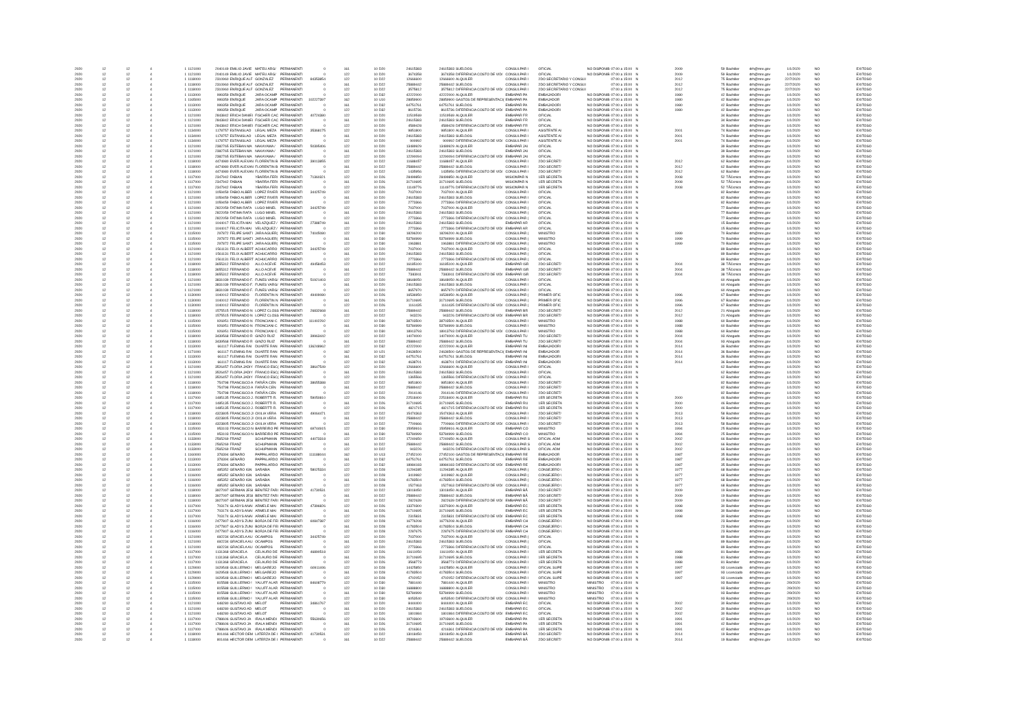| 2020 | 12 | 12 | 4 | 1 | 1121000 | 2040149 | EMILIO JAVIE | MATEU ARG/ | PERMANENTI | 0 | 161 | 10 | D20 | 24615383 | 24615383 | SUELDOS | CONSULPAR I | OFICIAL | NO DISPONIB | 07:00 a 15:00 | N | 2009 | 59 | Bachiller | drh@mre.gov | 1/1/2020 | NO | EXITOSO |
| 2020 | 12 | 12 | 4 | 1 | 1121000 | 2040149 | EMILIO JAVIE | MATEU ARG/ | PERMANENTI | 0 | 122 | 10 | D20 | 3674358 | 3674358 | DIFERENCIA COSTO DE VID/ | CONSULPAR I | OFICIAL | NO DISPONIB | 07:00 a 15:00 | N | 2009 | 59 | Bachiller | drh@mre.gov | 1/1/2020 | NO | EXITOSO |
| 2020 | 12 | 12 | 4 | 1 | 1118000 | 2310960 | ENRIQUE ALF | GONZALEZ | PERMANENTI | 84353854 | 122 | 10 | D22 | 12666600 | 12666600 | ALQUILER | CONSULPAR I | 2DO SECRETARIO Y CONSUI | | 07:00 a 15:00 | N | 2012 | 75 | Bachiller | drh@mre.gov | 22/7/2020 | NO | EXITOSO |
| 2020 | 12 | 12 | 4 | 1 | 1118000 | 2310960 | ENRIQUE ALF | GONZALEZ | PERMANENTI | 0 | 161 | 10 | D22 | 25889442 | 25889442 | SUELDOS | CONSULPAR I | 2DO SECRETARIO Y CONSUI | | 07:00 a 15:00 | N | 2012 | 75 | Bachiller | drh@mre.gov | 22/7/2020 | NO | EXITOSO |
| 2020 | 12 | 12 | 4 | 1 | 1118000 | 2310960 | ENRIQUE ALF | GONZALEZ | PERMANENTI | 0 | 122 | 10 | D22 | 3575812 | 3575812 | DIFERENCIA COSTO DE VID/ | CONSULPAR I | 2DO SECRETARIO Y CONSUI | | 07:00 a 15:00 | N | 2012 | 75 | Bachiller | drh@mre.gov | 22/7/2020 | NO | EXITOSO |
| 2020 | 12 | 12 | 4 | 1 | 1113000 | 999359 | ENRIQUE | JARA OCAMP | PERMANENTI | 0 | 122 | 10 | D32 | 42222000 | 42222000 | ALQUILER | EMBAPAR PA | EMBAJADORI | NO DISPONIB | 07:00 a 15:00 | N | 1980 | 42 | Bachiller | drh@mre.gov | 1/1/2020 | NO | EXITOSO |
| 2020 | 12 | 12 | 4 | 1 | 1165000 | 999359 | ENRIQUE | JARA OCAMP | PERMANENTI | 102227397 | 162 | 10 | U10 | 28859900 | 28859900 | GASTOS DE REPRESENTACI( | EMBAPAR PA | EMBAJADOR | NO DISPONIB | 07:00 a 15:00 | N | 1980 | 42 | Bachiller | drh@mre.gov | 1/1/2020 | NO | EXITOSO |
| 2020 | 12 | 12 | 4 | 1 | 1113000 | 999359 | ENRIQUE | JARA OCAMP | PERMANENTI | 0 | 161 | 10 | D32 | 64751761 | 64751761 | SUELDOS | EMBAPAR PA | EMBAJADORI | NO DISPONIB | 07:00 a 15:00 | N | 1980 | 42 | Bachiller | drh@mre.gov | 1/1/2020 | NO | EXITOSO |
| 2020 | 12 | 12 | 4 | 1 | 1113000 | 999359 | ENRIQUE | JARA OCAMP | PERMANENTI | 0 | 122 | 10 | D32 | 8615736 | 8615736 | DIFERENCIA COSTO DE VID/ | EMBAPAR PA | EMBAJADORI | NO DISPONIB | 07:00 a 15:00 | N | 1980 | 42 | Bachiller | drh@mre.gov | 1/1/2020 | NO | EXITOSO |
| 2020 | 12 | 12 | 4 | 1 | 1121000 | 2843842 | ERICH DANIEI | FISCHER CAC | PERMANENTI | 40724380 | 122 | 10 | D20 | 11519569 | 11519569 | ALQUILER | EMBAPAR FR | OFICIAL | NO DISPONIB | 07:00 a 15:00 | N | | 34 | Bachiller | drh@mre.gov | 1/1/2020 | NO | EXITOSO |
| 2020 | 12 | 12 | 4 | 1 | 1121000 | 2843842 | ERICH DANIEI | FISCHER CAC | PERMANENTI | 0 | 161 | 10 | D20 | 24615383 | 24615383 | SUELDOS | EMBAPAR FR | OFICIAL | NO DISPONIB | 07:00 a 15:00 | N | | 34 | Bachiller | drh@mre.gov | 1/1/2020 | NO | EXITOSO |
| 2020 | 12 | 12 | 4 | 1 | 1121000 | 2843842 | ERICH DANIEI | FISCHER CAC | PERMANENTI | 0 | 122 | 10 | D20 | 4589428 | 4589428 | DIFERENCIA COSTO DE VID/ | EMBAPAR FR | OFICIAL | NO DISPONIB | 07:00 a 15:00 | N | | 34 | Bachiller | drh@mre.gov | 1/1/2020 | NO | EXITOSO |
| 2020 | 12 | 12 | 4 | 1 | 1134000 | 1178757 | ESTANISLAO | LEGAL MEZA | PERMANENTI | 35368175 | 122 | 10 | D20 | 9851800 | 9851800 | ALQUILER | CONSULPAR I | ASISTENTE AI | NO DISPONIB | 07:00 a 15:00 | N | 2001 | 74 | Bachiller | drh@mre.gov | 1/1/2020 | NO | EXITOSO |
| 2020 | 12 | 12 | 4 | 1 | 1134000 | 1178757 | ESTANISLAO | LEGAL MEZA | PERMANENTI | 0 | 161 | 10 | D20 | 24615383 | 24615383 | SUELDOS | CONSULPAR I | ASISTENTE AI | NO DISPONIB | 07:00 a 15:00 | N | 2001 | 74 | Bachiller | drh@mre.gov | 1/1/2020 | NO | EXITOSO |
| 2020 | 12 | 12 | 4 | 1 | 1134000 | 1178757 | ESTANISLAO | LEGAL MEZA | PERMANENTI | 0 | 122 | 10 | D20 | 900992 | 900992 | DIFERENCIA COSTO DE VID/ | CONSULPAR I | ASISTENTE AI | NO DISPONIB | 07:00 a 15:00 | N | 2001 | 74 | Bachiller | drh@mre.gov | 1/1/2020 | NO | EXITOSO |
| 2020 | 12 | 12 | 4 | 1 | 1121000 | 2382765 | ESTEBAN MA | NAKAYAMA / | PERMANENTI | 50395406 | 122 | 10 | D20 | 13489929 | 13489929 | ALQUILER | EMBAPAR JAI | OFICIAL | NO DISPONIB | 07:00 a 15:00 | N | | 39 | Bachiller | drh@mre.gov | 1/1/2020 | NO | EXITOSO |
| 2020 | 12 | 12 | 4 | 1 | 1121000 | 2382765 | ESTEBAN MA | NAKAYAMA / | PERMANENTI | 0 | 161 | 10 | D20 | 24615383 | 24615383 | SUELDOS | EMBAPAR JAI | OFICIAL | NO DISPONIB | 07:00 a 15:00 | N | | 39 | Bachiller | drh@mre.gov | 1/1/2020 | NO | EXITOSO |
| 2020 | 12 | 12 | 4 | 1 | 1121000 | 2382765 | ESTEBAN MA | NAKAYAMA / | PERMANENTI | 0 | 122 | 10 | D20 | 12290094 | 12290094 | DIFERENCIA COSTO DE VID/ | EMBAPAR JAI | OFICIAL | NO DISPONIB | 07:00 a 15:00 | N | | 39 | Bachiller | drh@mre.gov | 1/1/2020 | NO | EXITOSO |
| 2020 | 12 | 12 | 4 | 1 | 1118000 | 4474980 | EVER ALEXAN | FLORENTIN B | PERMANENTI | 39013855 | 122 | 10 | D22 | 11688457 | 11688457 | ALQUILER | CONSULPAR I | 2DO SECRET/ | NO DISPONIB | 07:00 a 15:00 | N | 2012 | 62 | Bachiller | drh@mre.gov | 1/1/2020 | NO | EXITOSO |
| 2020 | 12 | 12 | 4 | 1 | 1118000 | 4474980 | EVER ALEXAN | FLORENTIN B | PERMANENTI | 0 | 161 | 10 | D22 | 25889442 | 25889442 | SUELDOS | CONSULPAR I | 2DO SECRET/ | NO DISPONIB | 07:00 a 15:00 | N | 2012 | 62 | Bachiller | drh@mre.gov | 1/1/2020 | NO | EXITOSO |
| 2020 | 12 | 12 | 4 | 1 | 1118000 | 4474980 | EVER ALEXAN | FLORENTIN B | PERMANENTI | 0 | 122 | 10 | D22 | 1435956 | 1435956 | DIFERENCIA COSTO DE VID/ | CONSULPAR I | 2DO SECRET/ | NO DISPONIB | 07:00 a 15:00 | N | 2012 | 62 | Bachiller | drh@mre.gov | 1/1/2020 | NO | EXITOSO |
| 2020 | 12 | 12 | 4 | 1 | 1117000 | 2347942 | FABIAN | YBARRA FERI | PERMANENTI | 71360321 | 122 | 10 | D26 | 28499850 | 28499850 | ALQUILER | MISIONPAR N | 1ER SECRETA | NO DISPONIB | 07:00 a 15:00 | N | 2008 | 52 | TÃ©cnico | drh@mre.gov | 1/1/2020 | NO | EXITOSO |
| 2020 | 12 | 12 | 4 | 1 | 1117000 | 2347942 | FABIAN | YBARRA FERI | PERMANENTI | 0 | 161 | 10 | D26 | 31710695 | 31710695 | SUELDOS | MISIONPAR N | 1ER SECRETA | NO DISPONIB | 07:00 a 15:00 | N | 2008 | 52 | TÃ©cnico | drh@mre.gov | 1/1/2020 | NO | EXITOSO |
| 2020 | 12 | 12 | 4 | 1 | 1117000 | 2347942 | FABIAN | YBARRA FERI | PERMANENTI | 0 | 122 | 10 | D26 | 11149776 | 11149776 | DIFERENCIA COSTO DE VID/ | MISIONPAR N | 1ER SECRETA | NO DISPONIB | 07:00 a 15:00 | N | 2008 | 52 | TÃ©cnico | drh@mre.gov | 1/1/2020 | NO | EXITOSO |
| 2020 | 12 | 12 | 4 | 1 | 1121000 | 1059459 | FABIO ALBER | LOPEZ RIVER | PERMANENTI | 34425749 | 122 | 10 | D20 | 7037000 | 7037000 | ALQUILER | CONSULPAR I | OFICIAL | NO DISPONIB | 07:00 a 15:00 | N | | 82 | Bachiller | drh@mre.gov | 1/1/2020 | NO | EXITOSO |
| 2020 | 12 | 12 | 4 | 1 | 1121000 | 1059459 | FABIO ALBER | LOPEZ RIVER | PERMANENTI | 0 | 161 | 10 | D20 | 24615383 | 24615383 | SUELDOS | CONSULPAR I | OFICIAL | NO DISPONIB | 07:00 a 15:00 | N | | 82 | Bachiller | drh@mre.gov | 1/1/2020 | NO | EXITOSO |
| 2020 | 12 | 12 | 4 | 1 | 1121000 | 1059459 | FABIO ALBER | LOPEZ RIVER | PERMANENTI | 0 | 122 | 10 | D20 | 2773366 | 2773366 | DIFERENCIA COSTO DE VID/ | CONSULPAR I | OFICIAL | NO DISPONIB | 07:00 a 15:00 | N | | 82 | Bachiller | drh@mre.gov | 1/1/2020 | NO | EXITOSO |
| 2020 | 12 | 12 | 4 | 1 | 1121000 | 2822059 | FATIMA RAFA | LUGO MINEL | PERMANENTI | 34425749 | 122 | 10 | D20 | 7037000 | 7037000 | ALQUILER | CONSULPAR ( | OFICIAL | NO DISPONIB | 07:00 a 15:00 | N | | 77 | Bachiller | drh@mre.gov | 1/1/2020 | NO | EXITOSO |
| 2020 | 12 | 12 | 4 | 1 | 1121000 | 2822059 | FATIMA RAFA | LUGO MINEL | PERMANENTI | 0 | 161 | 10 | D20 | 24615383 | 24615383 | SUELDOS | CONSULPAR ( | OFICIAL | NO DISPONIB | 07:00 a 15:00 | N | | 77 | Bachiller | drh@mre.gov | 1/1/2020 | NO | EXITOSO |
| 2020 | 12 | 12 | 4 | 1 | 1121000 | 2822059 | FATIMA RAFA | LUGO MINEL | PERMANENTI | 0 | 122 | 10 | D20 | 2773366 | 2773366 | DIFERENCIA COSTO DE VID/ | CONSULPAR ( | OFICIAL | NO DISPONIB | 07:00 a 15:00 | N | | 77 | Bachiller | drh@mre.gov | 1/1/2020 | NO | EXITOSO |
| 2020 | 12 | 12 | 4 | 1 | 1121000 | 1044017 | FELICITA MAI | VELAZQUEZ / | PERMANENTI | 27388749 | 161 | 10 | D20 | 24615383 | 24615383 | SUELDOS | EMBAPAR AR | OFICIAL | NO DISPONIB | 07:00 a 15:00 | N | | 15 | Bachiller | drh@mre.gov | 1/1/2020 | NO | EXITOSO |
| 2020 | 12 | 12 | 4 | 1 | 1121000 | 1044017 | FELICITA MAI | VELAZQUEZ / | PERMANENTI | 0 | 122 | 10 | D20 | 2773366 | 2773366 | DIFERENCIA COSTO DE VID/ | EMBAPAR AR | OFICIAL | NO DISPONIB | 07:00 a 15:00 | N | | 15 | Bachiller | drh@mre.gov | 1/1/2020 | NO | EXITOSO |
| 2020 | 12 | 12 | 4 | 1 | 1115000 | 297872 | FELIPE SANTI | JARA AGUER( | PERMANENTI | 74045080 | 122 | 10 | D30 | 18296200 | 18296200 | ALQUILER | CONSULPAR ( | MINISTRO | NO DISPONIB | 07:00 a 15:00 | N | 1999 | 70 | Bachiller | drh@mre.gov | 1/1/2020 | NO | EXITOSO |
| 2020 | 12 | 12 | 4 | 1 | 1115000 | 297872 | FELIPE SANTI | JARA AGUER( | PERMANENTI | 0 | 161 | 10 | D30 | 53784999 | 53784999 | SUELDOS | CONSULPAR ( | MINISTRO | NO DISPONIB | 07:00 a 15:00 | N | 1999 | 70 | Bachiller | drh@mre.gov | 1/1/2020 | NO | EXITOSO |
| 2020 | 12 | 12 | 4 | 1 | 1115000 | 297872 | FELIPE SANTI | JARA AGUER( | PERMANENTI | 0 | 122 | 10 | D30 | 1963881 | 1963881 | DIFERENCIA COSTO DE VID/ | CONSULPAR ( | MINISTRO | NO DISPONIB | 07:00 a 15:00 | N | 1999 | 70 | Bachiller | drh@mre.gov | 1/1/2020 | NO | EXITOSO |
| 2020 | 12 | 12 | 4 | 1 | 1121000 | 1561131 | FELIX ALBERT | ACHUCARRO | PERMANENTI | 34425749 | 122 | 10 | D20 | 7037000 | 7037000 | ALQUILER | CONSULPAR ( | OFICIAL | NO DISPONIB | 07:00 a 15:00 | N | | 89 | Bachiller | drh@mre.gov | 1/1/2020 | NO | EXITOSO |
| 2020 | 12 | 12 | 4 | 1 | 1121000 | 1561131 | FELIX ALBERT | ACHUCARRO | PERMANENTI | 0 | 161 | 10 | D20 | 24615383 | 24615383 | SUELDOS | CONSULPAR ( | OFICIAL | NO DISPONIB | 07:00 a 15:00 | N | | 89 | Bachiller | drh@mre.gov | 1/1/2020 | NO | EXITOSO |
| 2020 | 12 | 12 | 4 | 1 | 1121000 | 1561131 | FELIX ALBERT | ACHUCARRO | PERMANENTI | 0 | 122 | 10 | D20 | 2773366 | 2773366 | DIFERENCIA COSTO DE VID/ | CONSULPAR ( | OFICIAL | NO DISPONIB | 07:00 a 15:00 | N | | 89 | Bachiller | drh@mre.gov | 1/1/2020 | NO | EXITOSO |
| 2020 | 12 | 12 | 4 | 1 | 1118000 | 3655312 | FERNANDO | ALLO ACEVE | PERMANENTI | 49458453 | 122 | 10 | D22 | 16185100 | 16185100 | ALQUILER | EMBAPAR ISR | 2DO SECRET/ | NO DISPONIB | 07:00 a 15:00 | N | 2004 | 38 | TÃ©cnico | drh@mre.gov | 1/1/2020 | NO | EXITOSO |
| 2020 | 12 | 12 | 4 | 1 | 1118000 | 3655312 | FERNANDO | ALLO ACEVE | PERMANENTI | 0 | 161 | 10 | D22 | 25889442 | 25889442 | SUELDOS | EMBAPAR ISR | 2DO SECRET/ | NO DISPONIB | 07:00 a 15:00 | N | 2004 | 38 | TÃ©cnico | drh@mre.gov | 1/1/2020 | NO | EXITOSO |
| 2020 | 12 | 12 | 4 | 1 | 1118000 | 3655312 | FERNANDO | ALLO ACEVE | PERMANENTI | 0 | 122 | 10 | D22 | 7383911 | 7383911 | DIFERENCIA COSTO DE VID/ | EMBAPAR ISR | 2DO SECRET/ | NO DISPONIB | 07:00 a 15:00 | N | 2004 | 38 | TÃ©cnico | drh@mre.gov | 1/1/2020 | NO | EXITOSO |
| 2020 | 12 | 12 | 4 | 1 | 1121000 | 3831039 | FERNANDO F. | FUNES VARG/ | PERMANENTI | 51921403 | 122 | 10 | D20 | 18648050 | 18648050 | ALQUILER | CONSULPAR I | OFICIAL | NO DISPONIB | 07:00 a 15:00 | N | | 60 | Abogado | drh@mre.gov | 1/1/2020 | NO | EXITOSO |
| 2020 | 12 | 12 | 4 | 1 | 1121000 | 3831039 | FERNANDO F. | FUNES VARG/ | PERMANENTI | 0 | 161 | 10 | D20 | 24615383 | 24615383 | SUELDOS | CONSULPAR I | OFICIAL | NO DISPONIB | 07:00 a 15:00 | N | | 60 | Abogado | drh@mre.gov | 1/1/2020 | NO | EXITOSO |
| 2020 | 12 | 12 | 4 | 1 | 1121000 | 3831039 | FERNANDO F. | FUNES VARG/ | PERMANENTI | 0 | 122 | 10 | D20 | 8657970 | 8657970 | DIFERENCIA COSTO DE VID/ | CONSULPAR I | OFICIAL | NO DISPONIB | 07:00 a 15:00 | N | | 60 | Abogado | drh@mre.gov | 1/1/2020 | NO | EXITOSO |
| 2020 | 12 | 12 | 4 | 1 | 1130000 | 1040012 | FERNANDO | FLORENTIN N | PERMANENTI | 49409080 | 122 | 10 | D26 | 16536950 | 16536950 | ALQUILER | CONSULPAR ( | PRIMER OFIC | NO DISPONIB | 07:00 a 15:00 | N | 1996 | 67 | Bachiller | drh@mre.gov | 1/1/2020 | NO | EXITOSO |
| 2020 | 12 | 12 | 4 | 1 | 1130000 | 1040012 | FERNANDO | FLORENTIN N | PERMANENTI | 0 | 161 | 10 | D26 | 31710695 | 31710695 | SUELDOS | CONSULPAR ( | PRIMER OFIC | NO DISPONIB | 07:00 a 15:00 | N | 1996 | 67 | Bachiller | drh@mre.gov | 1/1/2020 | NO | EXITOSO |
| 2020 | 12 | 12 | 4 | 1 | 1130000 | 1040012 | FERNANDO | FLORENTIN N | PERMANENTI | 0 | 122 | 10 | D26 | 1161435 | 1161435 | DIFERENCIA COSTO DE VID/ | CONSULPAR ( | PRIMER OFIC | NO DISPONIB | 07:00 a 15:00 | N | 1996 | 67 | Bachiller | drh@mre.gov | 1/1/2020 | NO | EXITOSO |
| 2020 | 12 | 12 | 4 | 1 | 1118000 | 1575515 | FERNANDO N | LOPEZ CLOSS | PERMANENTI | 26832668 | 161 | 10 | D22 | 25889442 | 25889442 | SUELDOS | EMBAPAR BR | 2DO SECRET/ | NO DISPONIB | 07:00 a 15:00 | N | 2012 | 21 | Abogado | drh@mre.gov | 1/1/2020 | NO | EXITOSO |
| 2020 | 12 | 12 | 4 | 1 | 1118000 | 1575515 | FERNANDO N | LOPEZ CLOSS | PERMANENTI | 0 | 122 | 10 | D22 | 943226 | 943226 | DIFERENCIA COSTO DE VID/ | EMBAPAR BR | 2DO SECRET/ | NO DISPONIB | 07:00 a 15:00 | N | 2012 | 21 | Abogado | drh@mre.gov | 1/1/2020 | NO | EXITOSO |
| 2020 | 12 | 12 | 4 | 1 | 1115000 | 926951 | FERNANDO N | FRONCIANI C | PERMANENTI | 111402292 | 122 | 10 | D30 | 38703500 | 38703500 | ALQUILER | CONSULPAR I | MINISTRO | NO DISPONIB | 07:00 a 15:00 | N | 1988 | 60 | Bachiller | drh@mre.gov | 1/1/2020 | NO | EXITOSO |
| 2020 | 12 | 12 | 4 | 1 | 1115000 | 926951 | FERNANDO N | FRONCIANI C | PERMANENTI | 0 | 161 | 10 | D30 | 53784999 | 53784999 | SUELDOS | CONSULPAR I | MINISTRO | NO DISPONIB | 07:00 a 15:00 | N | 1988 | 60 | Bachiller | drh@mre.gov | 1/1/2020 | NO | EXITOSO |
| 2020 | 12 | 12 | 4 | 1 | 1115000 | 926951 | FERNANDO N | FRONCIANI C | PERMANENTI | 0 | 122 | 10 | D30 | 18913793 | 18913793 | DIFERENCIA COSTO DE VID/ | CONSULPAR I | MINISTRO | NO DISPONIB | 07:00 a 15:00 | N | 1988 | 60 | Bachiller | drh@mre.gov | 1/1/2020 | NO | EXITOSO |
| 2020 | 12 | 12 | 4 | 1 | 1118000 | 3439568 | FERNANDO R | GINZO RUIZ | PERMANENTI | 39963442 | 122 | 10 | D22 | 14074000 | 14074000 | ALQUILER | EMBAPAR TU | 2DO SECRET/ | NO DISPONIB | 07:00 a 15:00 | N | 2004 | 93 | Abogado | drh@mre.gov | 1/1/2020 | NO | EXITOSO |
| 2020 | 12 | 12 | 4 | 1 | 1118000 | 3439568 | FERNANDO R | GINZO RUIZ | PERMANENTI | 0 | 161 | 10 | D22 | 25889442 | 25889442 | SUELDOS | EMBAPAR TU | 2DO SECRET/ | NO DISPONIB | 07:00 a 15:00 | N | 2004 | 93 | Abogado | drh@mre.gov | 1/1/2020 | NO | EXITOSO |
| 2020 | 12 | 12 | 4 | 1 | 1113000 | 661117 | FLEMING RAI | DUARTE RAN | PERMANENTI | 136248962 | 122 | 10 | D32 | 42222000 | 42222000 | ALQUILER | EMBAPAR INI | EMBAJADORI | NO DISPONIB | 07:00 a 15:00 | N | 2014 | 36 | Bachiller | drh@mre.gov | 1/1/2020 | NO | EXITOSO |
| 2020 | 12 | 12 | 4 | 1 | 1171000 | 661117 | FLEMING RAI | DUARTE RAN | PERMANENTI | 0 | 162 | 10 | U21 | 24636500 | 24636500 | GASTOS DE REPRESENTACI( | EMBAPAR INI | EMBAJADOR | NO DISPONIB | 07:00 a 15:00 | N | 2014 | 36 | Bachiller | drh@mre.gov | 1/1/2020 | NO | EXITOSO |
| 2020 | 12 | 12 | 4 | 1 | 1113000 | 661117 | FLEMING RAI | DUARTE RAN | PERMANENTI | 0 | 161 | 10 | D32 | 64751761 | 64751761 | SUELDOS | EMBAPAR INI | EMBAJADORI | NO DISPONIB | 07:00 a 15:00 | N | 2014 | 36 | Bachiller | drh@mre.gov | 1/1/2020 | NO | EXITOSO |
| 2020 | 12 | 12 | 4 | 1 | 1113000 | 661117 | FLEMING RAI | DUARTE RAN | PERMANENTI | 0 | 122 | 10 | D32 | 4638701 | 4638701 | DIFERENCIA COSTO DE VID/ | EMBAPAR INI | EMBAJADORI | NO DISPONIB | 07:00 a 15:00 | N | 2014 | 36 | Bachiller | drh@mre.gov | 1/1/2020 | NO | EXITOSO |
| 2020 | 12 | 12 | 4 | 1 | 1121000 | 3526457 | FLORIA JADIY | FRANCO ESC( | PERMANENTI | 38647549 | 122 | 10 | D20 | 12666600 | 12666600 | ALQUILER | CONSULPAR I | OFICIAL | NO DISPONIB | 07:00 a 15:00 | N | | 62 | Bachiller | drh@mre.gov | 1/1/2020 | NO | EXITOSO |
| 2020 | 12 | 12 | 4 | 1 | 1121000 | 3526457 | FLORIA JADIY | FRANCO ESC( | PERMANENTI | 0 | 161 | 10 | D20 | 24615383 | 24615383 | SUELDOS | CONSULPAR I | OFICIAL | NO DISPONIB | 07:00 a 15:00 | N | | 62 | Bachiller | drh@mre.gov | 1/1/2020 | NO | EXITOSO |
| 2020 | 12 | 12 | 4 | 1 | 1121000 | 3526457 | FLORIA JADIY | FRANCO ESC( | PERMANENTI | 0 | 122 | 10 | D20 | 1365566 | 1365566 | DIFERENCIA COSTO DE VID/ | CONSULPAR I | OFICIAL | NO DISPONIB | 07:00 a 15:00 | N | | 62 | Bachiller | drh@mre.gov | 1/1/2020 | NO | EXITOSO |
| 2020 | 12 | 12 | 4 | 1 | 1118000 | 754798 | FRANCISCO A | FARIÃ'A CEN | PERMANENTI | 38655388 | 122 | 10 | D22 | 9851800 | 9851800 | ALQUILER | CONSULPAR I | 2DO SECRET/ | NO DISPONIB | 07:00 a 15:00 | N | | 82 | Bachiller | drh@mre.gov | 1/1/2020 | NO | EXITOSO |
| 2020 | 12 | 12 | 4 | 1 | 1118000 | 754798 | FRANCISCO A | FARIÃ'A CEN | PERMANENTI | 0 | 161 | 10 | D22 | 25889442 | 25889442 | SUELDOS | CONSULPAR I | 2DO SECRET/ | NO DISPONIB | 07:00 a 15:00 | N | | 82 | Bachiller | drh@mre.gov | 1/1/2020 | NO | EXITOSO |
| 2020 | 12 | 12 | 4 | 1 | 1118000 | 754798 | FRANCISCO A | FARIÃ'A CEN | PERMANENTI | 0 | 122 | 10 | D22 | 2914146 | 2914146 | DIFERENCIA COSTO DE VID/ | CONSULPAR I | 2DO SECRET/ | NO DISPONIB | 07:00 a 15:00 | N | | 82 | Bachiller | drh@mre.gov | 1/1/2020 | NO | EXITOSO |
| 2020 | 12 | 12 | 4 | 1 | 1117000 | 1485135 | FRANCISCO J. | ROBERTTI R. | PERMANENTI | 59050810 | 122 | 10 | D26 | 22518400 | 22518400 | ALQUILER | EMBAPAR RU | 1ER SECRETA | NO DISPONIB | 07:00 a 15:00 | N | 2000 | 46 | Bachiller | drh@mre.gov | 1/1/2020 | NO | EXITOSO |
| 2020 | 12 | 12 | 4 | 1 | 1117000 | 1485135 | FRANCISCO J. | ROBERTTI R. | PERMANENTI | 0 | 161 | 10 | D26 | 31710695 | 31710695 | SUELDOS | EMBAPAR RU | 1ER SECRETA | NO DISPONIB | 07:00 a 15:00 | N | 2000 | 46 | Bachiller | drh@mre.gov | 1/1/2020 | NO | EXITOSO |
| 2020 | 12 | 12 | 4 | 1 | 1117000 | 1485135 | FRANCISCO J. | ROBERTTI R. | PERMANENTI | 0 | 122 | 10 | D26 | 4821715 | 4821715 | DIFERENCIA COSTO DE VID/ | EMBAPAR RU | 1ER SECRETA | NO DISPONIB | 07:00 a 15:00 | N | 2000 | 46 | Bachiller | drh@mre.gov | 1/1/2020 | NO | EXITOSO |
| 2020 | 12 | 12 | 4 | 1 | 1118000 | 4323805 | FRANCISCO J/ | OXILIA VERA | PERMANENTI | 49064471 | 122 | 10 | D22 | 15474363 | 15474363 | ALQUILER | CONSULPAR I | 2DO SECRET/ | NO DISPONIB | 07:00 a 15:00 | N | 2013 | 58 | Bachiller | drh@mre.gov | 1/1/2020 | NO | EXITOSO |
| 2020 | 12 | 12 | 4 | 1 | 1118000 | 4323805 | FRANCISCO J/ | OXILIA VERA | PERMANENTI | 0 | 161 | 10 | D22 | 25889442 | 25889442 | SUELDOS | CONSULPAR I | 2DO SECRET/ | NO DISPONIB | 07:00 a 15:00 | N | 2013 | 58 | Bachiller | drh@mre.gov | 1/1/2020 | NO | EXITOSO |
| 2020 | 12 | 12 | 4 | 1 | 1118000 | 4323805 | FRANCISCO J/ | OXILIA VERA | PERMANENTI | 0 | 122 | 10 | D22 | 7700666 | 7700666 | DIFERENCIA COSTO DE VID/ | CONSULPAR I | 2DO SECRET/ | NO DISPONIB | 07:00 a 15:00 | N | 2013 | 58 | Bachiller | drh@mre.gov | 1/1/2020 | NO | EXITOSO |
| 2020 | 12 | 12 | 4 | 1 | 1115000 | 953103 | FRANCISCO N | BARREIRO PE | PERMANENTI | 69744915 | 122 | 10 | D30 | 15959916 | 15959916 | ALQUILER | EMBAPAR CO | MINISTRO | NO DISPONIB | 07:00 a 15:00 | N | 1994 | 25 | Bachiller | drh@mre.gov | 1/1/2020 | NO | EXITOSO |
| 2020 | 12 | 12 | 4 | 1 | 1115000 | 953103 | FRANCISCO N | BARREIRO PE | PERMANENTI | 0 | 161 | 10 | D30 | 53784999 | 53784999 | SUELDOS | EMBAPAR CO | MINISTRO | NO DISPONIB | 07:00 a 15:00 | N | 1994 | 25 | Bachiller | drh@mre.gov | 1/1/2020 | NO | EXITOSO |
| 2020 | 12 | 12 | 4 | 1 | 1133000 | 2565269 | FRANZ | SCHUPMANN | PERMANENTI | 44073318 | 122 | 10 | D22 | 17240650 | 17240650 | ALQUILER | CONSULPAR S | OFICIAL ADM | NO DISPONIB | 07:00 a 15:00 | N | 2002 | 66 | Bachiller | drh@mre.gov | 1/1/2020 | NO | EXITOSO |
| 2020 | 12 | 12 | 4 | 1 | 1133000 | 2565269 | FRANZ | SCHUPMANN | PERMANENTI | 0 | 161 | 10 | D22 | 25889442 | 25889442 | SUELDOS | CONSULPAR S | OFICIAL ADM | NO DISPONIB | 07:00 a 15:00 | N | 2002 | 66 | Bachiller | drh@mre.gov | 1/1/2020 | NO | EXITOSO |
| 2020 | 12 | 12 | 4 | 1 | 1133000 | 2565269 | FRANZ | SCHUPMANN | PERMANENTI | 0 | 122 | 10 | D22 | 943226 | 943226 | DIFERENCIA COSTO DE VID/ | CONSULPAR S | OFICIAL ADM | NO DISPONIB | 07:00 a 15:00 | N | 2002 | 66 | Bachiller | drh@mre.gov | 1/1/2020 | NO | EXITOSO |
| 2020 | 12 | 12 | 4 | 1 | 1160000 | 378394 | GENARO | PAPPALARDO | PERMANENTI | 111188044 | 162 | 10 | U13 | 27452100 | 27452100 | GASTOS DE REPRESENTACI( | EMBAPAR RE | EMBAJADOR | NO DISPONIB | 07:00 a 15:00 | N | 1987 | 35 | Bachiller | drh@mre.gov | 1/1/2020 | NO | EXITOSO |
| 2020 | 12 | 12 | 4 | 1 | 1113000 | 378394 | GENARO | PAPPALARDO | PERMANENTI | 0 | 161 | 10 | D32 | 64751761 | 64751761 | SUELDOS | EMBAPAR RE | EMBAJADORI | NO DISPONIB | 07:00 a 15:00 | N | 1987 | 35 | Bachiller | drh@mre.gov | 1/1/2020 | NO | EXITOSO |
| 2020 | 12 | 12 | 4 | 1 | 1113000 | 378394 | GENARO | PAPPALARDO | PERMANENTI | 0 | 122 | 10 | D32 | 18984183 | 18984183 | DIFERENCIA COSTO DE VID/ | EMBAPAR RE | EMBAJADORI | NO DISPONIB | 07:00 a 15:00 | N | 1987 | 35 | Bachiller | drh@mre.gov | 1/1/2020 | NO | EXITOSO |
| 2020 | 12 | 12 | 4 | 1 | 1116000 | 485352 | GENARO IGN | SARABIA | PERMANENTI | 58025334 | 122 | 10 | D28 | 11294385 | 11294385 | ALQUILER | CONSULPAR ( | CONSEJERO \ | NO DISPONIB | 07:00 a 15:00 | N | 1977 | 68 | Bachiller | drh@mre.gov | 1/1/2020 | NO | EXITOSO |
| 2020 | 12 | 12 | 4 | 1 | 1116000 | 485352 | GENARO IGN | SARABIA | PERMANENTI | 0 | 122 | 10 | D28 | 3419982 | 3419982 | ALQUILER | CONSULPAR ( | CONSEJERO \ | NO DISPONIB | 07:00 a 15:00 | N | 1977 | 68 | Bachiller | drh@mre.gov | 1/1/2020 | NO | EXITOSO |
| 2020 | 12 | 12 | 4 | 1 | 1116000 | 485352 | GENARO IGN | SARABIA | PERMANENTI | 0 | 161 | 10 | D28 | 41783504 | 41783504 | SUELDOS | CONSULPAR ( | CONSEJERO \ | NO DISPONIB | 07:00 a 15:00 | N | 1977 | 68 | Bachiller | drh@mre.gov | 1/1/2020 | NO | EXITOSO |
| 2020 | 12 | 12 | 4 | 1 | 1116000 | 485352 | GENARO IGN | SARABIA | PERMANENTI | 0 | 122 | 10 | D28 | 1527463 | 1527463 | DIFERENCIA COSTO DE VID/ | CONSULPAR ( | CONSEJERO \ | NO DISPONIB | 07:00 a 15:00 | N | 1977 | 68 | Bachiller | drh@mre.gov | 1/1/2020 | NO | EXITOSO |
| 2020 | 12 | 12 | 4 | 1 | 1118000 | 3927097 | GERMAN JESI | BENITEZ FARI | PERMANENTI | 41730531 | 122 | 10 | D22 | 13018450 | 13018450 | ALQUILER | EMBAPAR BÃ | 2DO SECRET/ | NO DISPONIB | 07:00 a 15:00 | N | 2009 | 19 | Bachiller | drh@mre.gov | 1/1/2020 | NO | EXITOSO |
| 2020 | 12 | 12 | 4 | 1 | 1118000 | 3927097 | GERMAN JESI | BENITEZ FARI | PERMANENTI | 0 | 161 | 10 | D22 | 25889442 | 25889442 | SUELDOS | EMBAPAR BÃ | 2DO SECRET/ | NO DISPONIB | 07:00 a 15:00 | N | 2009 | 19 | Bachiller | drh@mre.gov | 1/1/2020 | NO | EXITOSO |
| 2020 | 12 | 12 | 4 | 1 | 1118000 | 3927097 | GERMAN JESI | BENITEZ FARI | PERMANENTI | 0 | 122 | 10 | D22 | 2822639 | 2822639 | DIFERENCIA COSTO DE VID/ | EMBAPAR BÃ | 2DO SECRET/ | NO DISPONIB | 07:00 a 15:00 | N | 2009 | 19 | Bachiller | drh@mre.gov | 1/1/2020 | NO | EXITOSO |
| 2020 | 12 | 12 | 4 | 1 | 1117000 | 703174 | GLADYS ANAI | ARMELE MAI | PERMANENTI | 47396826 | 122 | 10 | D26 | 13370300 | 13370300 | ALQUILER | EMBAPAR EC | 1ER SECRETA | NO DISPONIB | 07:00 a 15:00 | N | 1998 | 30 | Bachiller | drh@mre.gov | 1/1/2020 | NO | EXITOSO |
| 2020 | 12 | 12 | 4 | 1 | 1117000 | 703174 | GLADYS ANAI | ARMELE MAI | PERMANENTI | 0 | 161 | 10 | D26 | 31710695 | 31710695 | SUELDOS | EMBAPAR EC | 1ER SECRETA | NO DISPONIB | 07:00 a 15:00 | N | 1998 | 30 | Bachiller | drh@mre.gov | 1/1/2020 | NO | EXITOSO |
| 2020 | 12 | 12 | 4 | 1 | 1117000 | 703174 | GLADYS ANAI | ARMELE MAI | PERMANENTI | 0 | 122 | 10 | D26 | 2315831 | 2315831 | DIFERENCIA COSTO DE VID/ | EMBAPAR EC | 1ER SECRETA | NO DISPONIB | 07:00 a 15:00 | N | 1998 | 30 | Bachiller | drh@mre.gov | 1/1/2020 | NO | EXITOSO |
| 2020 | 12 | 12 | 4 | 1 | 1116000 | 2477807 | GLADYS ZUNI | BORJA DE FEI | PERMANENTI | 60847387 | 122 | 10 | D28 | 16776208 | 16776208 | ALQUILER | EMBAPAR CH | CONSEJERO \ | NO DISPONIB | 07:00 a 15:00 | N | | 23 | Bachiller | drh@mre.gov | 1/1/2020 | NO | EXITOSO |
| 2020 | 12 | 12 | 4 | 1 | 1116000 | 2477807 | GLADYS ZUNI | BORJA DE FEI | PERMANENTI | 0 | 161 | 10 | D28 | 41783504 | 41783504 | SUELDOS | EMBAPAR CH | CONSEJERO \ | NO DISPONIB | 07:00 a 15:00 | N | | 23 | Bachiller | drh@mre.gov | 1/1/2020 | NO | EXITOSO |
| 2020 | 12 | 12 | 4 | 1 | 1116000 | 2477807 | GLADYS ZUNI | BORJA DE FEI | PERMANENTI | 0 | 122 | 10 | D28 | 2287675 | 2287675 | DIFERENCIA COSTO DE VID/ | EMBAPAR CH | CONSEJERO \ | NO DISPONIB | 07:00 a 15:00 | N | | 23 | Bachiller | drh@mre.gov | 1/1/2020 | NO | EXITOSO |
| 2020 | 12 | 12 | 4 | 1 | 1121000 | 692234 | GRACIELA AU | OCAMPOS | PERMANENTI | 34425749 | 122 | 10 | D20 | 7037000 | 7037000 | ALQUILER | CONSULPAR ( | OFICIAL | NO DISPONIB | 07:00 a 15:00 | N | | 89 | Bachiller | drh@mre.gov | 1/1/2020 | NO | EXITOSO |
| 2020 | 12 | 12 | 4 | 1 | 1121000 | 692234 | GRACIELA AU | OCAMPOS | PERMANENTI | 0 | 161 | 10 | D20 | 24615383 | 24615383 | SUELDOS | CONSULPAR ( | OFICIAL | NO DISPONIB | 07:00 a 15:00 | N | | 89 | Bachiller | drh@mre.gov | 1/1/2020 | NO | EXITOSO |
| 2020 | 12 | 12 | 4 | 1 | 1121000 | 692234 | GRACIELA AU | OCAMPOS | PERMANENTI | 0 | 122 | 10 | D20 | 2773366 | 2773366 | DIFERENCIA COSTO DE VID/ | CONSULPAR ( | OFICIAL | NO DISPONIB | 07:00 a 15:00 | N | | 89 | Bachiller | drh@mre.gov | 1/1/2020 | NO | EXITOSO |
| 2020 | 12 | 12 | 4 | 1 | 1117000 | 1131368 | GRACIELA | CELAURO DE | PERMANENTI | 46890518 | 122 | 10 | D26 | 11611050 | 11611050 | ALQUILER | CONSULPAR I | 1ER SECRETA | NO DISPONIB | 07:00 a 15:00 | N | 1988 | 81 | Bachiller | drh@mre.gov | 1/1/2020 | NO | EXITOSO |
| 2020 | 12 | 12 | 4 | 1 | 1117000 | 1131368 | GRACIELA | CELAURO DE | PERMANENTI | 0 | 161 | 10 | D26 | 31710695 | 31710695 | SUELDOS | CONSULPAR I | 1ER SECRETA | NO DISPONIB | 07:00 a 15:00 | N | 1988 | 81 | Bachiller | drh@mre.gov | 1/1/2020 | NO | EXITOSO |
| 2020 | 12 | 12 | 4 | 1 | 1117000 | 1131368 | GRACIELA | CELAURO DE | PERMANENTI | 0 | 122 | 10 | D26 | 3568773 | 3568773 | DIFERENCIA COSTO DE VID/ | CONSULPAR I | 1ER SECRETA | NO DISPONIB | 07:00 a 15:00 | N | 1988 | 81 | Bachiller | drh@mre.gov | 1/1/2020 | NO | EXITOSO |
| 2020 | 12 | 12 | 4 | 1 | 1129000 | 1629548 | GUILLERMO I | MELGAREJO | PERMANENTI | 60911406 | 122 | 10 | D28 | 14425850 | 14425850 | ALQUILER | CONSULPAR I | OFICIAL SUPE | NO DISPONIB | 07:00 a 15:00 | N | 1997 | 93 | Licenciado | drh@mre.gov | 1/1/2020 | NO | EXITOSO |
| 2020 | 12 | 12 | 4 | 1 | 1129000 | 1629548 | GUILLERMO I | MELGAREJO | PERMANENTI | 0 | 161 | 10 | D28 | 41783504 | 41783504 | SUELDOS | CONSULPAR I | OFICIAL SUPE | NO DISPONIB | 07:00 a 15:00 | N | 1997 | 93 | Licenciado | drh@mre.gov | 1/1/2020 | NO | EXITOSO |
| 2020 | 12 | 12 | 4 | 1 | 1129000 | 1629548 | GUILLERMO I | MELGAREJO | PERMANENTI | 0 | 122 | 10 | D28 | 4702052 | 4702052 | DIFERENCIA COSTO DE VID/ | CONSULPAR I | OFICIAL SUPE | NO DISPONIB | 07:00 a 15:00 | N | 1997 | 93 | Licenciado | drh@mre.gov | 1/1/2020 | NO | EXITOSO |
| 2020 | 12 | 12 | 4 | 1 | 1115000 | 815588 | GUILLERMO ! | YALUFF ALAR | PERMANENTI | 84608779 | 122 | 10 | D30 | 7881440 | 7881440 | ALQUILER | CONSULPAR I | MINISTRO | MINISTRO | 07:00 a 15:00 | N | | 93 | Bachiller | drh@mre.gov | 2/9/2020 | NO | EXITOSO |
| 2020 | 12 | 12 | 4 | 1 | 1115000 | 815588 | GUILLERMO ! | YALUFF ALAR | PERMANENTI | 0 | 122 | 10 | D30 | 16888800 | 16888800 | ALQUILER | CONSULPAR I | MINISTRO | MINISTRO | 07:00 a 15:00 | N | | 93 | Bachiller | drh@mre.gov | 2/9/2020 | NO | EXITOSO |
| 2020 | 12 | 12 | 4 | 1 | 1115000 | 815588 | GUILLERMO ! | YALUFF ALAR | PERMANENTI | 0 | 161 | 10 | D30 | 53784999 | 53784999 | SUELDOS | CONSULPAR I | MINISTRO | MINISTRO | 07:00 a 15:00 | N | | 93 | Bachiller | drh@mre.gov | 2/9/2020 | NO | EXITOSO |
| 2020 | 12 | 12 | 4 | 1 | 1115000 | 815588 | GUILLERMO ! | YALUFF ALAR | PERMANENTI | 0 | 122 | 10 | D30 | 6053540 | 6053540 | DIFERENCIA COSTO DE VID/ | CONSULPAR I | MINISTRO | MINISTRO | 07:00 a 15:00 | N | | 93 | Bachiller | drh@mre.gov | 2/9/2020 | NO | EXITOSO |
| 2020 | 12 | 12 | 4 | 1 | 1121000 | 648280 | GUSTAVO AD | MELOT | PERMANENTI | 34861767 | 122 | 10 | D20 | 8444400 | 8444400 | ALQUILER | EMBAPAR EC | OFICIAL | NO DISPONIB | 07:00 a 15:00 | N | 2002 | 30 | Bachiller | drh@mre.gov | 1/1/2020 | NO | EXITOSO |
| 2020 | 12 | 12 | 4 | 1 | 1121000 | 648280 | GUSTAVO AD | MELOT | PERMANENTI | 0 | 161 | 10 | D20 | 24615383 | 24615383 | SUELDOS | EMBAPAR EC | OFICIAL | NO DISPONIB | 07:00 a 15:00 | N | 2002 | 30 | Bachiller | drh@mre.gov | 1/1/2020 | NO | EXITOSO |
| 2020 | 12 | 12 | 4 | 1 | 1121000 | 648280 | GUSTAVO AD | MELOT | PERMANENTI | 0 | 122 | 10 | D20 | 1801984 | 1801984 | DIFERENCIA COSTO DE VID/ | EMBAPAR EC | OFICIAL | NO DISPONIB | 07:00 a 15:00 | N | 2002 | 30 | Bachiller | drh@mre.gov | 1/1/2020 | NO | EXITOSO |
| 2020 | 12 | 12 | 4 | 1 | 1117000 | 1788606 | GUSTAVO JA | IRALA MENDI | PERMANENTI | 55630656 | 122 | 10 | D26 | 19703600 | 19703600 | ALQUILER | EMBAPAR PA | 1ER SECRETA | NO DISPONIB | 07:00 a 15:00 | N | 1991 | 42 | Bachiller | drh@mre.gov | 1/1/2020 | NO | EXITOSO |
| 2020 | 12 | 12 | 4 | 1 | 1117000 | 1788606 | GUSTAVO JA | IRALA MENDI | PERMANENTI | 0 | 161 | 10 | D26 | 31710695 | 31710695 | SUELDOS | EMBAPAR PA | 1ER SECRETA | NO DISPONIB | 07:00 a 15:00 | N | 1991 | 42 | Bachiller | drh@mre.gov | 1/1/2020 | NO | EXITOSO |
| 2020 | 12 | 12 | 4 | 1 | 1117000 | 1788606 | GUSTAVO JA | IRALA MENDI | PERMANENTI | 0 | 122 | 10 | D26 | 4216361 | 4216361 | DIFERENCIA COSTO DE VID/ | EMBAPAR PA | 1ER SECRETA | NO DISPONIB | 07:00 a 15:00 | N | 1991 | 42 | Bachiller | drh@mre.gov | 1/1/2020 | NO | EXITOSO |
| 2020 | 12 | 12 | 4 | 1 | 1118000 | 801466 | HECTOR DEM | LATERZA DE I | PERMANENTI | 41730531 | 122 | 10 | D22 | 13018450 | 13018450 | ALQUILER | EMBAPAR BÃ | 2DO SECRET/ | NO DISPONIB | 07:00 a 15:00 | N | 2014 | 19 | Bachiller | drh@mre.gov | 1/1/2020 | NO | EXITOSO |
| 2020 | 12 | 12 | 4 | 1 | 1118000 | 801466 | HECTOR DEM | LATERZA DE I | PERMANENTI | 0 | 161 | 10 | D22 | 25889442 | 25889442 | SUELDOS | EMBAPAR BÃ | 2DO SECRET/ | NO DISPONIB | 07:00 a 15:00 | N | 2014 | 19 | Bachiller | drh@mre.gov | 1/1/2020 | NO | EXITOSO |